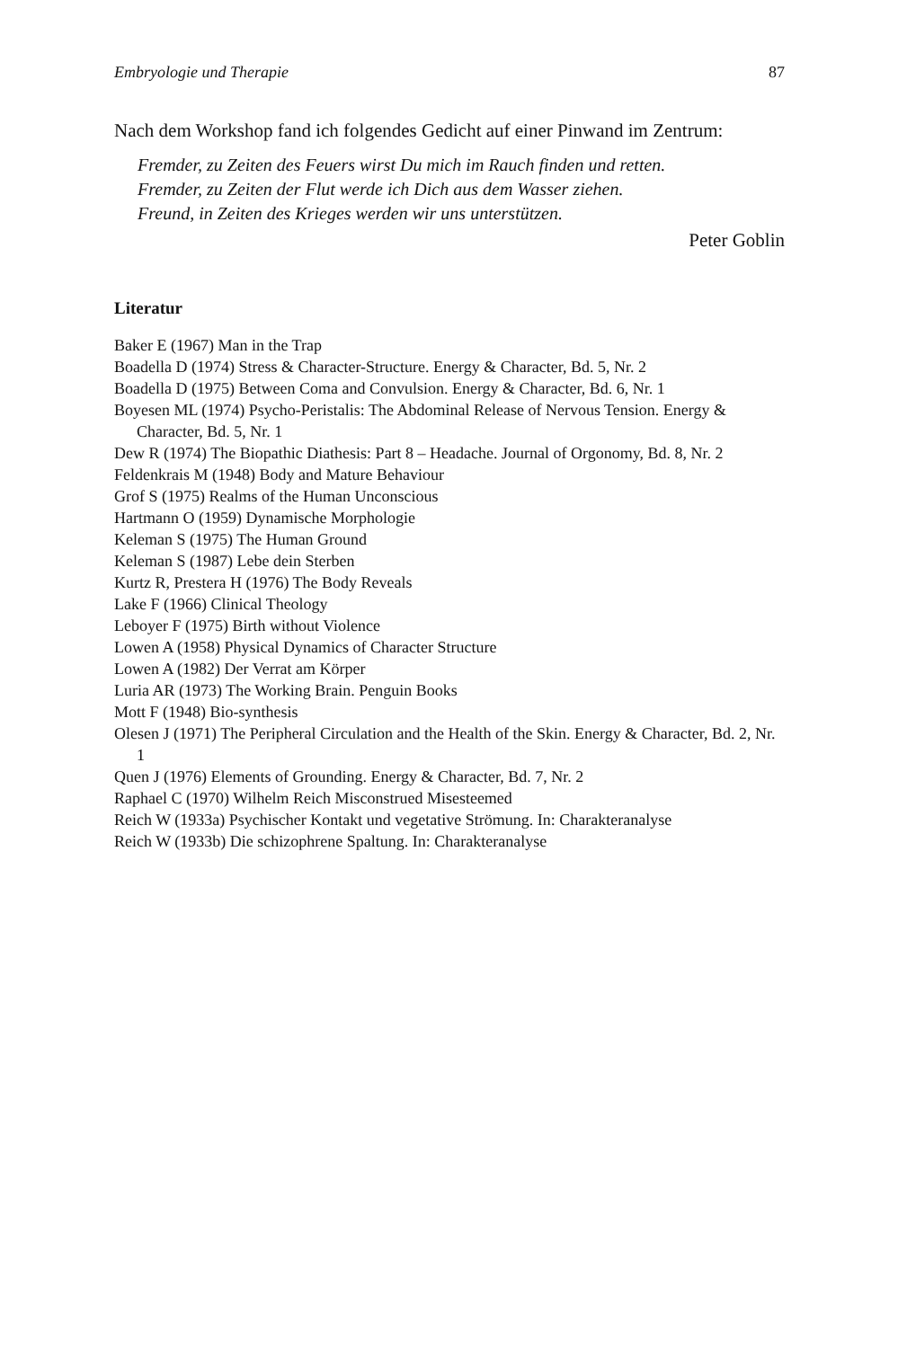Embryologie und Therapie 87
Nach dem Workshop fand ich folgendes Gedicht auf einer Pinwand im Zentrum:
Fremder, zu Zeiten des Feuers wirst Du mich im Rauch finden und retten.
Fremder, zu Zeiten der Flut werde ich Dich aus dem Wasser ziehen.
Freund, in Zeiten des Krieges werden wir uns unterstützen.
Peter Goblin
Literatur
Baker E (1967) Man in the Trap
Boadella D (1974) Stress & Character-Structure. Energy & Character, Bd. 5, Nr. 2
Boadella D (1975) Between Coma and Convulsion. Energy & Character, Bd. 6, Nr. 1
Boyesen ML (1974) Psycho-Peristalis: The Abdominal Release of Nervous Tension. Energy & Character, Bd. 5, Nr. 1
Dew R (1974) The Biopathic Diathesis: Part 8 – Headache. Journal of Orgonomy, Bd. 8, Nr. 2
Feldenkrais M (1948) Body and Mature Behaviour
Grof S (1975) Realms of the Human Unconscious
Hartmann O (1959) Dynamische Morphologie
Keleman S (1975) The Human Ground
Keleman S (1987) Lebe dein Sterben
Kurtz R, Prestera H (1976) The Body Reveals
Lake F (1966) Clinical Theology
Leboyer F (1975) Birth without Violence
Lowen A (1958) Physical Dynamics of Character Structure
Lowen A (1982) Der Verrat am Körper
Luria AR (1973) The Working Brain. Penguin Books
Mott F (1948) Bio-synthesis
Olesen J (1971) The Peripheral Circulation and the Health of the Skin. Energy & Character, Bd. 2, Nr. 1
Quen J (1976) Elements of Grounding. Energy & Character, Bd. 7, Nr. 2
Raphael C (1970) Wilhelm Reich Misconstrued Misesteemed
Reich W (1933a) Psychischer Kontakt und vegetative Strömung. In: Charakteranalyse
Reich W (1933b) Die schizophrene Spaltung. In: Charakteranalyse